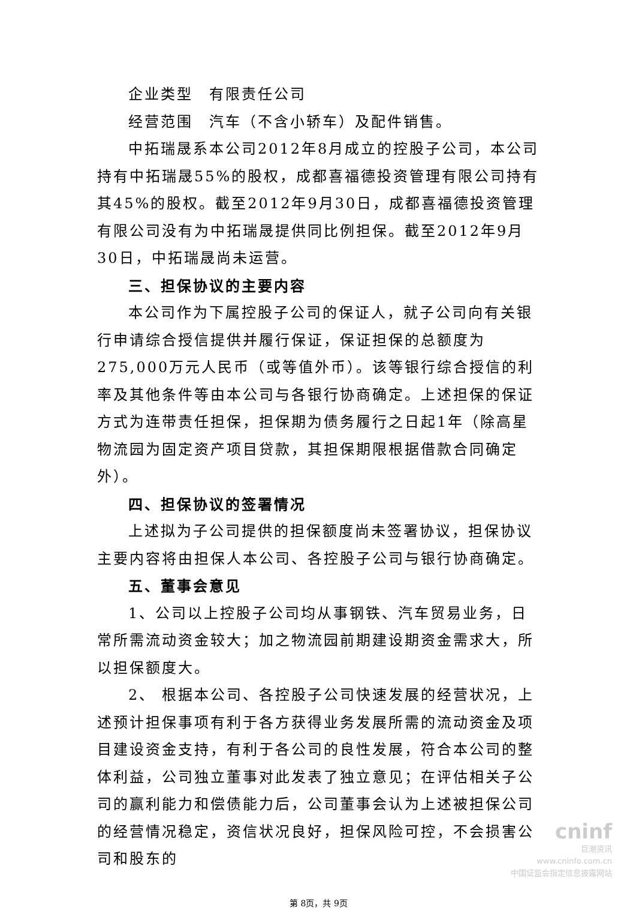企业类型　有限责任公司
经营范围　汽车（不含小轿车）及配件销售。
中拓瑞晟系本公司2012年8月成立的控股子公司，本公司持有中拓瑞晟55%的股权，成都喜福德投资管理有限公司持有其45%的股权。截至2012年9月30日，成都喜福德投资管理有限公司没有为中拓瑞晟提供同比例担保。截至2012年9月30日，中拓瑞晟尚未运营。
三、担保协议的主要内容
本公司作为下属控股子公司的保证人，就子公司向有关银行申请综合授信提供并履行保证，保证担保的总额度为275,000万元人民币（或等值外币）。该等银行综合授信的利率及其他条件等由本公司与各银行协商确定。上述担保的保证方式为连带责任担保，担保期为债务履行之日起1年（除高星物流园为固定资产项目贷款，其担保期限根据借款合同确定外）。
四、担保协议的签署情况
上述拟为子公司提供的担保额度尚未签署协议，担保协议主要内容将由担保人本公司、各控股子公司与银行协商确定。
五、董事会意见
1、公司以上控股子公司均从事钢铁、汽车贸易业务，日常所需流动资金较大；加之物流园前期建设期资金需求大，所以担保额度大。
2、 根据本公司、各控股子公司快速发展的经营状况，上述预计担保事项有利于各方获得业务发展所需的流动资金及项目建设资金支持，有利于各公司的良性发展，符合本公司的整体利益，公司独立董事对此发表了独立意见；在评估相关子公司的赢利能力和偿债能力后，公司董事会认为上述被担保公司的经营情况稳定，资信状况良好，担保风险可控，不会损害公司和股东的
第 8页，共 9页
cninf
巨潮资讯
www.cninfo.com.cn
中国证监会指定信息披露网站